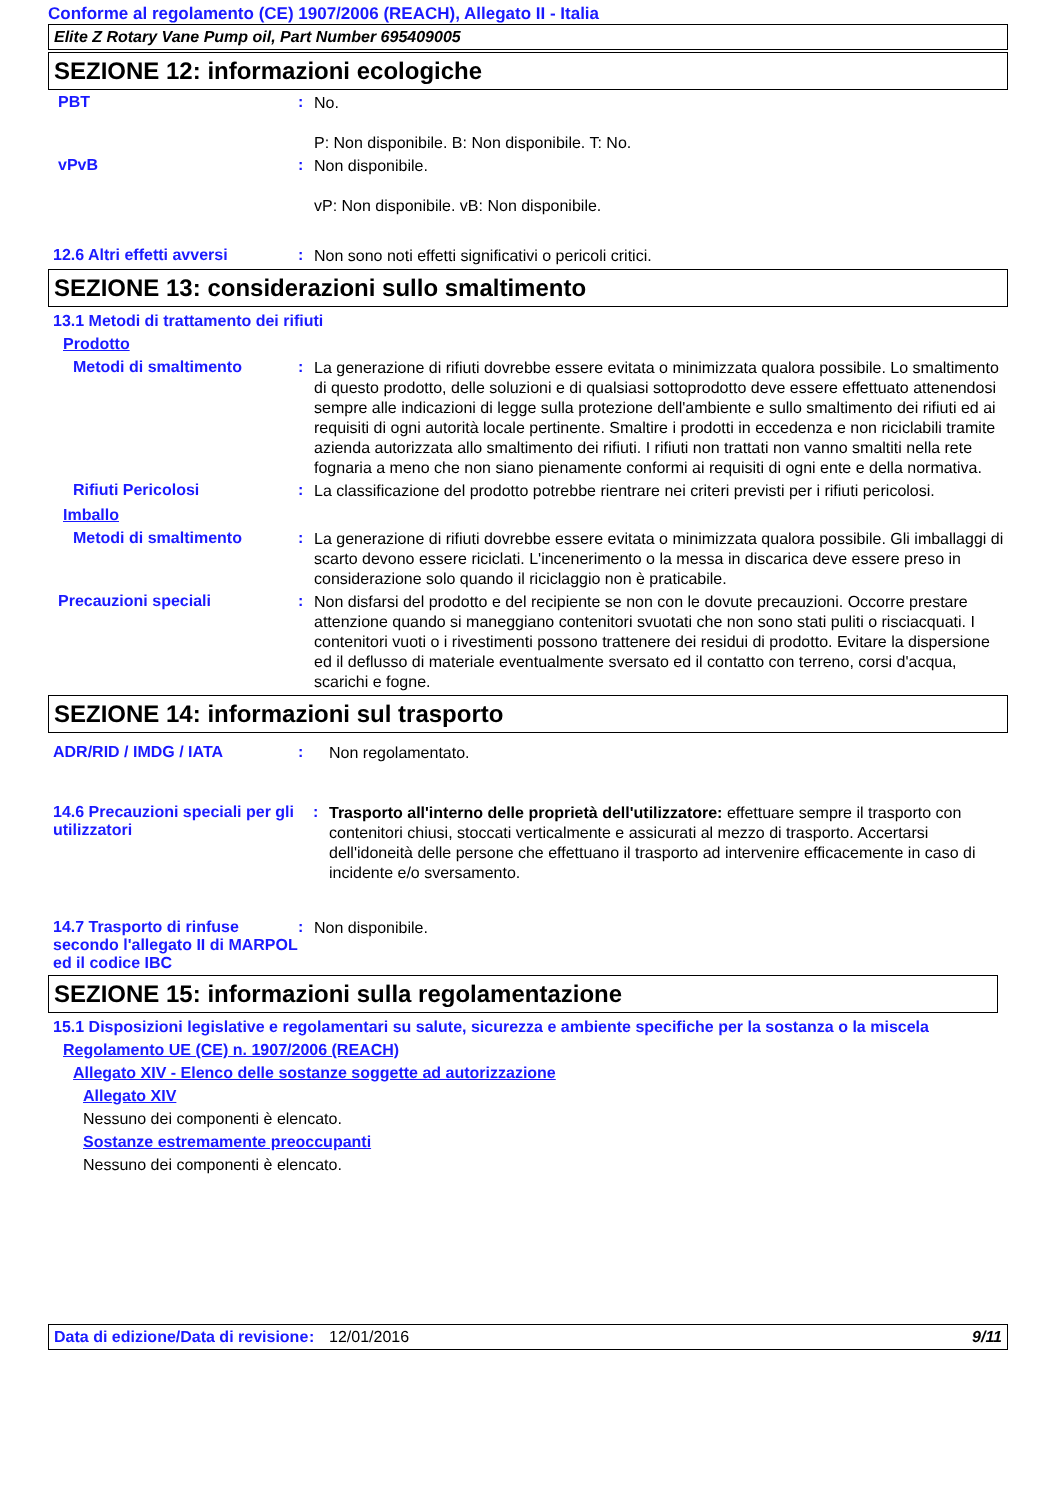Conforme al regolamento (CE) 1907/2006 (REACH), Allegato II - Italia
Elite Z Rotary Vane Pump oil, Part Number 695409005
SEZIONE 12: informazioni ecologiche
PBT :
No.
P: Non disponibile. B: Non disponibile. T: No.
vPvB :
Non disponibile.
vP: Non disponibile. vB: Non disponibile.
12.6 Altri effetti avversi
:
Non sono noti effetti significativi o pericoli critici.
SEZIONE 13: considerazioni sullo smaltimento
13.1 Metodi di trattamento dei rifiuti
Prodotto
Metodi di smaltimento :
La generazione di rifiuti dovrebbe essere evitata o minimizzata qualora possibile. Lo smaltimento di questo prodotto, delle soluzioni e di qualsiasi sottoprodotto deve essere effettuato attenendosi sempre alle indicazioni di legge sulla protezione dell'ambiente e sullo smaltimento dei rifiuti ed ai requisiti di ogni autorità locale pertinente. Smaltire i prodotti in eccedenza e non riciclabili tramite azienda autorizzata allo smaltimento dei rifiuti. I rifiuti non trattati non vanno smaltiti nella rete fognaria a meno che non siano pienamente conformi ai requisiti di ogni ente e della normativa.
Rifiuti Pericolosi :
La classificazione del prodotto potrebbe rientrare nei criteri previsti per i rifiuti pericolosi.
Imballo
Metodi di smaltimento :
La generazione di rifiuti dovrebbe essere evitata o minimizzata qualora possibile. Gli imballaggi di scarto devono essere riciclati. L'incenerimento o la messa in discarica deve essere preso in considerazione solo quando il riciclaggio non è praticabile.
Precauzioni speciali :
Non disfarsi del prodotto e del recipiente se non con le dovute precauzioni. Occorre prestare attenzione quando si maneggiano contenitori svuotati che non sono stati puliti o risciacquati. I contenitori vuoti o i rivestimenti possono trattenere dei residui di prodotto. Evitare la dispersione ed il deflusso di materiale eventualmente sversato ed il contatto con terreno, corsi d'acqua, scarichi e fogne.
SEZIONE 14: informazioni sul trasporto
ADR/RID / IMDG / IATA :
Non regolamentato.
14.6 Precauzioni speciali per gli utilizzatori
:
Trasporto all'interno delle proprietà dell'utilizzatore: effettuare sempre il trasporto con contenitori chiusi, stoccati verticalmente e assicurati al mezzo di trasporto. Accertarsi dell'idoneità delle persone che effettuano il trasporto ad intervenire efficacemente in caso di incidente e/o sversamento.
14.7 Trasporto di rinfuse secondo l'allegato II di MARPOL ed il codice IBC
:
Non disponibile.
SEZIONE 15: informazioni sulla regolamentazione
15.1 Disposizioni legislative e regolamentari su salute, sicurezza e ambiente specifiche per la sostanza o la miscela
Regolamento UE (CE) n. 1907/2006 (REACH)
Allegato XIV - Elenco delle sostanze soggette ad autorizzazione
Allegato XIV
Nessuno dei componenti è elencato.
Sostanze estremamente preoccupanti
Nessuno dei componenti è elencato.
Data di edizione/Data di revisione
: 12/01/2016 9/11